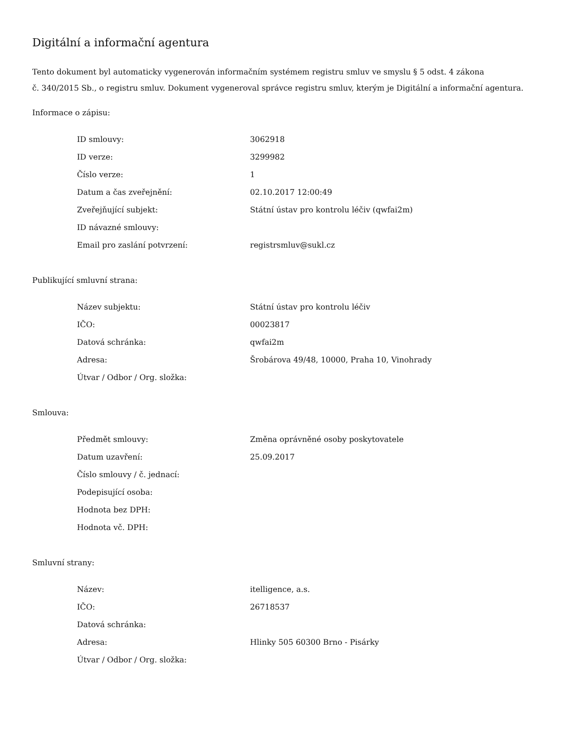Digitální a informační agentura
Tento dokument byl automaticky vygenerován informačním systémem registru smluv ve smyslu § 5 odst. 4 zákona
č. 340/2015 Sb., o registru smluv. Dokument vygeneroval správce registru smluv, kterým je Digitální a informační agentura.
Informace o zápisu:
| ID smlouvy: | 3062918 |
| ID verze: | 3299982 |
| Číslo verze: | 1 |
| Datum a čas zveřejnění: | 02.10.2017 12:00:49 |
| Zveřejňující subjekt: | Státní ústav pro kontrolu léčiv (qwfai2m) |
| ID návazné smlouvy: | |
| Email pro zaslání potvrzení: | registrsmluv@sukl.cz |
Publikující smluvní strana:
| Název subjektu: | Státní ústav pro kontrolu léčiv |
| IČO: | 00023817 |
| Datová schránka: | qwfai2m |
| Adresa: | Šrobárova 49/48, 10000, Praha 10, Vinohrady |
| Útvar / Odbor / Org. složka: | |
Smlouva:
| Předmět smlouvy: | Změna oprávněné osoby poskytovatele |
| Datum uzavření: | 25.09.2017 |
| Číslo smlouvy / č. jednací: | |
| Podepisující osoba: | |
| Hodnota bez DPH: | |
| Hodnota vč. DPH: | |
Smluvní strany:
| Název: | itelligence, a.s. |
| IČO: | 26718537 |
| Datová schránka: | |
| Adresa: | Hlinky 505 60300 Brno - Pisárky |
| Útvar / Odbor / Org. složka: | |